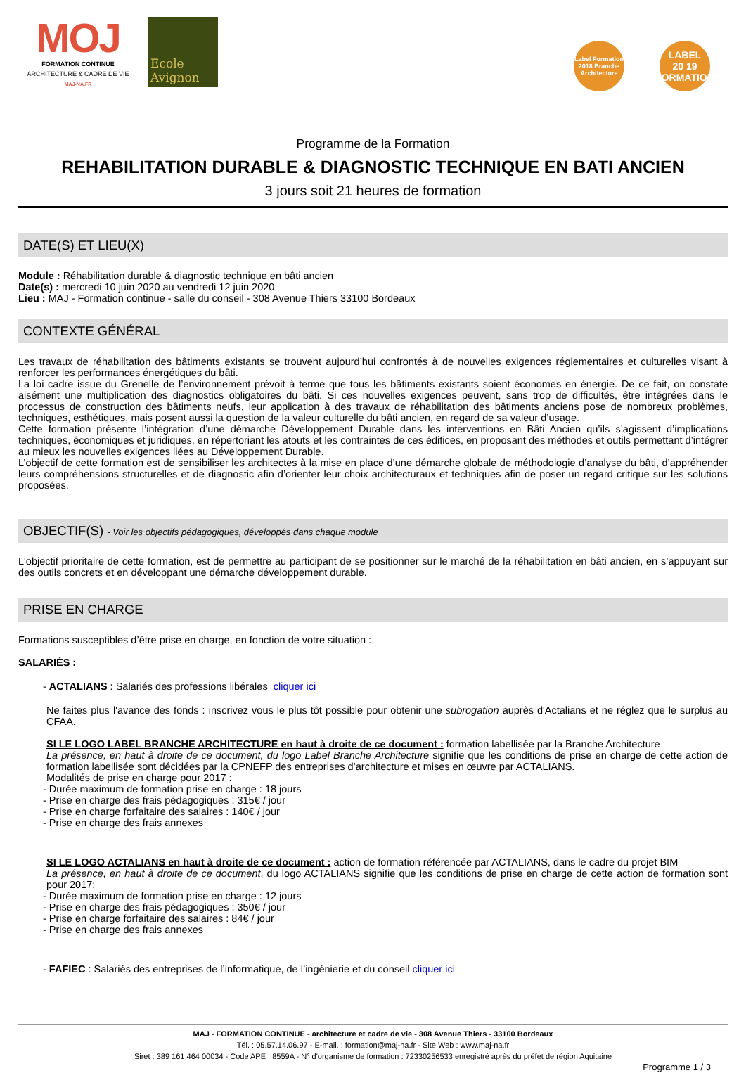MOJ
FORMATION CONTINUE
ARCHITECTURE & CADRE DE VIE
MAJ-NA.FR
Ecole Avignon
Label Formation 2018 Branche Architecture
LABEL
20 19
FORMATION
Programme de la Formation
REHABILITATION DURABLE & DIAGNOSTIC TECHNIQUE EN BATI ANCIEN
3 jours soit 21 heures de formation
DATE(S) ET LIEU(X)
Module : Réhabilitation durable & diagnostic technique en bâti ancien
Date(s) : mercredi 10 juin 2020 au vendredi 12 juin 2020
Lieu : MAJ - Formation continue - salle du conseil - 308 Avenue Thiers 33100 Bordeaux
CONTEXTE GÉNÉRAL
Les travaux de réhabilitation des bâtiments existants se trouvent aujourd’hui confrontés à de nouvelles exigences réglementaires et culturelles visant à renforcer les performances énergétiques du bâti.
La loi cadre issue du Grenelle de l’environnement prévoit à terme que tous les bâtiments existants soient économes en énergie. De ce fait, on constate aisément une multiplication des diagnostics obligatoires du bâti. Si ces nouvelles exigences peuvent, sans trop de difficultés, être intégrées dans le processus de construction des bâtiments neufs, leur application à des travaux de réhabilitation des bâtiments anciens pose de nombreux problèmes, techniques, esthétiques, mais posent aussi la question de la valeur culturelle du bâti ancien, en regard de sa valeur d’usage.
Cette formation présente l’intégration d’une démarche Développement Durable dans les interventions en Bâti Ancien qu’ils s’agissent d’implications techniques, économiques et juridiques, en répertoriant les atouts et les contraintes de ces édifices, en proposant des méthodes et outils permettant d’intégrer au mieux les nouvelles exigences liées au Développement Durable.
L’objectif de cette formation est de sensibiliser les architectes à la mise en place d’une démarche globale de méthodologie d’analyse du bâti, d’appréhender leurs compréhensions structurelles et de diagnostic afin d’orienter leur choix architecturaux et techniques afin de poser un regard critique sur les solutions proposées.
OBJECTIF(S) - Voir les objectifs pédagogiques, développés dans chaque module
L'objectif prioritaire de cette formation, est de permettre au participant de se positionner sur le marché de la réhabilitation en bâti ancien, en s’appuyant sur des outils concrets et en développant une démarche développement durable.
PRISE EN CHARGE
Formations susceptibles d’être prise en charge, en fonction de votre situation :
SALARIÉS :
- ACTALIANS : Salariés des professions libérales cliquer ici
Ne faites plus l'avance des fonds : inscrivez vous le plus tôt possible pour obtenir une subrogation auprès d'Actalians et ne réglez que le surplus au CFAA.
SI LE LOGO LABEL BRANCHE ARCHITECTURE en haut à droite de ce document : formation labellisée par la Branche Architecture
La présence, en haut à droite de ce document, du logo Label Branche Architecture signifie que les conditions de prise en charge de cette action de formation labellisée sont décidées par la CPNEFP des entreprises d’architecture et mises en œuvre par ACTALIANS.
Modalités de prise en charge pour 2017 :
- Durée maximum de formation prise en charge : 18 jours
- Prise en charge des frais pédagogiques : 315€ / jour
- Prise en charge forfaitaire des salaires : 140€ / jour
- Prise en charge des frais annexes
SI LE LOGO ACTALIANS en haut à droite de ce document : action de formation référencée par ACTALIANS, dans le cadre du projet BIM
La présence, en haut à droite de ce document, du logo ACTALIANS signifie que les conditions de prise en charge de cette action de formation sont pour 2017:
- Durée maximum de formation prise en charge : 12 jours
- Prise en charge des frais pédagogiques : 350€ / jour
- Prise en charge forfaitaire des salaires : 84€ / jour
- Prise en charge des frais annexes
- FAFIEC : Salariés des entreprises de l’informatique, de l’ingénierie et du conseil cliquer ici
MAJ - FORMATION CONTINUE - architecture et cadre de vie - 308 Avenue Thiers - 33100 Bordeaux
Tél. : 05.57.14.06.97 - E-mail. : formation@maj-na.fr - Site Web : www.maj-na.fr
Siret : 389 161 464 00034 - Code APE : 8559A - N° d'organisme de formation : 72330256533 enregistré après du préfet de région Aquitaine
Programme 1 / 3